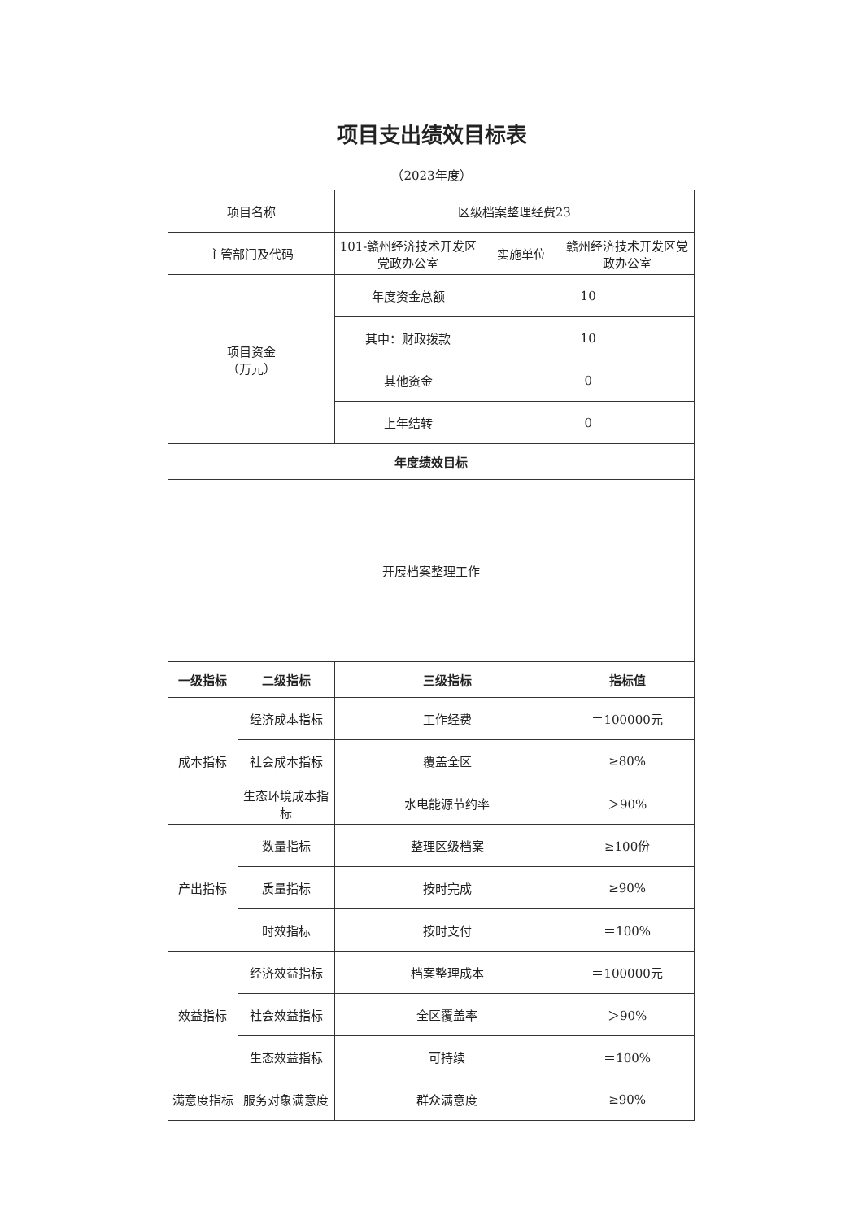项目支出绩效目标表
（2023年度）
| 项目名称 | | 区级档案整理经费23 | | |
| 主管部门及代码 | | 101-赣州经济技术开发区党政办公室 | 实施单位 | 赣州经济技术开发区党政办公室 |
| 项目资金 （万元） | | 年度资金总额 | 10 | |
| | | 其中：财政拨款 | 10 | |
| | | 其他资金 | 0 | |
| | | 上年结转 | 0 | |
| 年度绩效目标 | | | | |
| 开展档案整理工作 | | | | |
| 一级指标 | 二级指标 | 三级指标 | | 指标值 |
| 成本指标 | 经济成本指标 | 工作经费 | | ＝100000元 |
| | 社会成本指标 | 覆盖全区 | | ≥80% |
| | 生态环境成本指标 | 水电能源节约率 | | ＞90% |
| 产出指标 | 数量指标 | 整理区级档案 | | ≥100份 |
| | 质量指标 | 按时完成 | | ≥90% |
| | 时效指标 | 按时支付 | | ＝100% |
| 效益指标 | 经济效益指标 | 档案整理成本 | | ＝100000元 |
| | 社会效益指标 | 全区覆盖率 | | ＞90% |
| | 生态效益指标 | 可持续 | | ＝100% |
| 满意度指标 | 服务对象满意度 | 群众满意度 | | ≥90% |